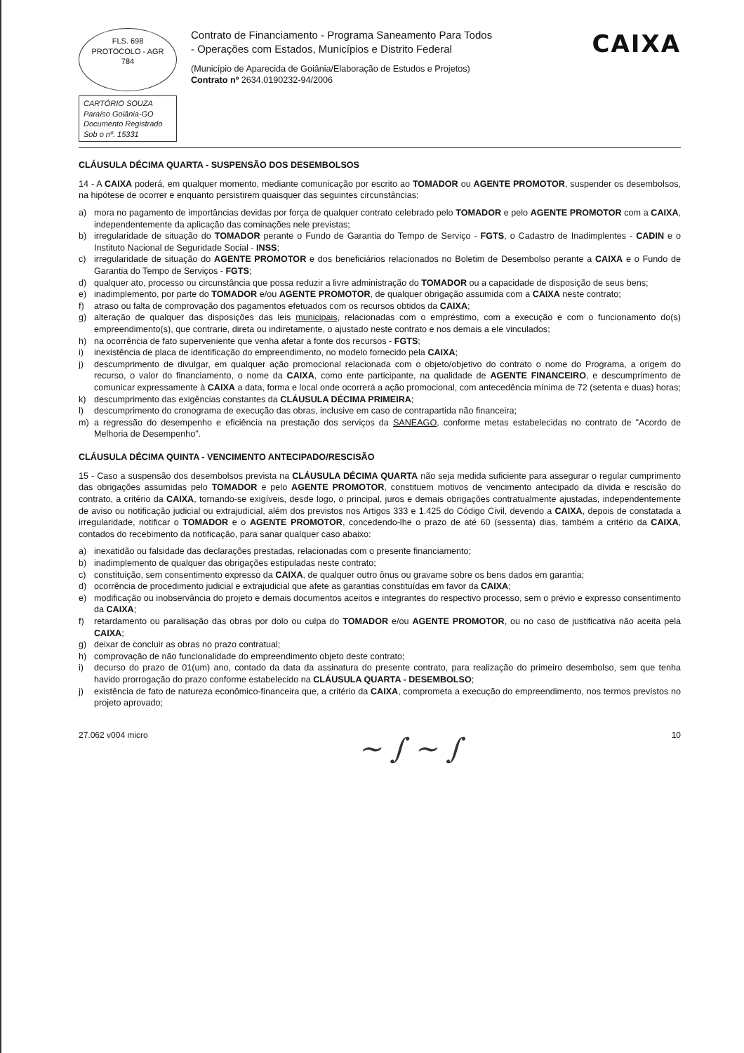FLS. 698
PROTOCOLO - AGR
784
CARTÓRIO SOUZA
Paraíso Goiânia-GO
Documento Registrado
Sob o nº. 15331
Contrato de Financiamento - Programa Saneamento Para Todos
- Operações com Estados, Municípios e Distrito Federal
(Município de Aparecida de Goiânia/Elaboração de Estudos e Projetos)
Contrato nº 2634.0190232-94/2006
CAIXA
CLÁUSULA DÉCIMA QUARTA - SUSPENSÃO DOS DESEMBOLSOS
14 - A CAIXA poderá, em qualquer momento, mediante comunicação por escrito ao TOMADOR ou AGENTE PROMOTOR, suspender os desembolsos, na hipótese de ocorrer e enquanto persistirem quaisquer das seguintes circunstâncias:
a) mora no pagamento de importâncias devidas por força de qualquer contrato celebrado pelo TOMADOR e pelo AGENTE PROMOTOR com a CAIXA, independentemente da aplicação das cominações nele previstas;
b) irregularidade de situação do TOMADOR perante o Fundo de Garantia do Tempo de Serviço - FGTS, o Cadastro de Inadimplentes - CADIN e o Instituto Nacional de Seguridade Social - INSS;
c) irregularidade de situação do AGENTE PROMOTOR e dos beneficiários relacionados no Boletim de Desembolso perante a CAIXA e o Fundo de Garantia do Tempo de Serviços - FGTS;
d) qualquer ato, processo ou circunstância que possa reduzir a livre administração do TOMADOR ou a capacidade de disposição de seus bens;
e) inadimplemento, por parte do TOMADOR e/ou AGENTE PROMOTOR, de qualquer obrigação assumida com a CAIXA neste contrato;
f) atraso ou falta de comprovação dos pagamentos efetuados com os recursos obtidos da CAIXA;
g) alteração de qualquer das disposições das leis municipais, relacionadas com o empréstimo, com a execução e com o funcionamento do(s) empreendimento(s), que contrarie, direta ou indiretamente, o ajustado neste contrato e nos demais a ele vinculados;
h) na ocorrência de fato superveniente que venha afetar a fonte dos recursos - FGTS;
i) inexistência de placa de identificação do empreendimento, no modelo fornecido pela CAIXA;
j) descumprimento de divulgar, em qualquer ação promocional relacionada com o objeto/objetivo do contrato o nome do Programa, a origem do recurso, o valor do financiamento, o nome da CAIXA, como ente participante, na qualidade de AGENTE FINANCEIRO, e descumprimento de comunicar expressamente à CAIXA a data, forma e local onde ocorrerá a ação promocional, com antecedência mínima de 72 (setenta e duas) horas;
k) descumprimento das exigências constantes da CLÁUSULA DÉCIMA PRIMEIRA;
l) descumprimento do cronograma de execução das obras, inclusive em caso de contrapartida não financeira;
m) a regressão do desempenho e eficiência na prestação dos serviços da SANEAGO, conforme metas estabelecidas no contrato de "Acordo de Melhoria de Desempenho".
CLÁUSULA DÉCIMA QUINTA - VENCIMENTO ANTECIPADO/RESCISÃO
15 - Caso a suspensão dos desembolsos prevista na CLÁUSULA DÉCIMA QUARTA não seja medida suficiente para assegurar o regular cumprimento das obrigações assumidas pelo TOMADOR e pelo AGENTE PROMOTOR, constituem motivos de vencimento antecipado da dívida e rescisão do contrato, a critério da CAIXA, tornando-se exigíveis, desde logo, o principal, juros e demais obrigações contratualmente ajustadas, independentemente de aviso ou notificação judicial ou extrajudicial, além dos previstos nos Artigos 333 e 1.425 do Código Civil, devendo a CAIXA, depois de constatada a irregularidade, notificar o TOMADOR e o AGENTE PROMOTOR, concedendo-lhe o prazo de até 60 (sessenta) dias, também a critério da CAIXA, contados do recebimento da notificação, para sanar qualquer caso abaixo:
a) inexatidão ou falsidade das declarações prestadas, relacionadas com o presente financiamento;
b) inadimplemento de qualquer das obrigações estipuladas neste contrato;
c) constituição, sem consentimento expresso da CAIXA, de qualquer outro ônus ou gravame sobre os bens dados em garantia;
d) ocorrência de procedimento judicial e extrajudicial que afete as garantias constituídas em favor da CAIXA;
e) modificação ou inobservância do projeto e demais documentos aceitos e integrantes do respectivo processo, sem o prévio e expresso consentimento da CAIXA;
f) retardamento ou paralisação das obras por dolo ou culpa do TOMADOR e/ou AGENTE PROMOTOR, ou no caso de justificativa não aceita pela CAIXA;
g) deixar de concluir as obras no prazo contratual;
h) comprovação de não funcionalidade do empreendimento objeto deste contrato;
i) decurso do prazo de 01(um) ano, contado da data da assinatura do presente contrato, para realização do primeiro desembolso, sem que tenha havido prorrogação do prazo conforme estabelecido na CLÁUSULA QUARTA - DESEMBOLSO;
j) existência de fato de natureza econômico-financeira que, a critério da CAIXA, comprometa a execução do empreendimento, nos termos previstos no projeto aprovado;
27.062 v004 micro ~ ∫ ~ ∫ 10